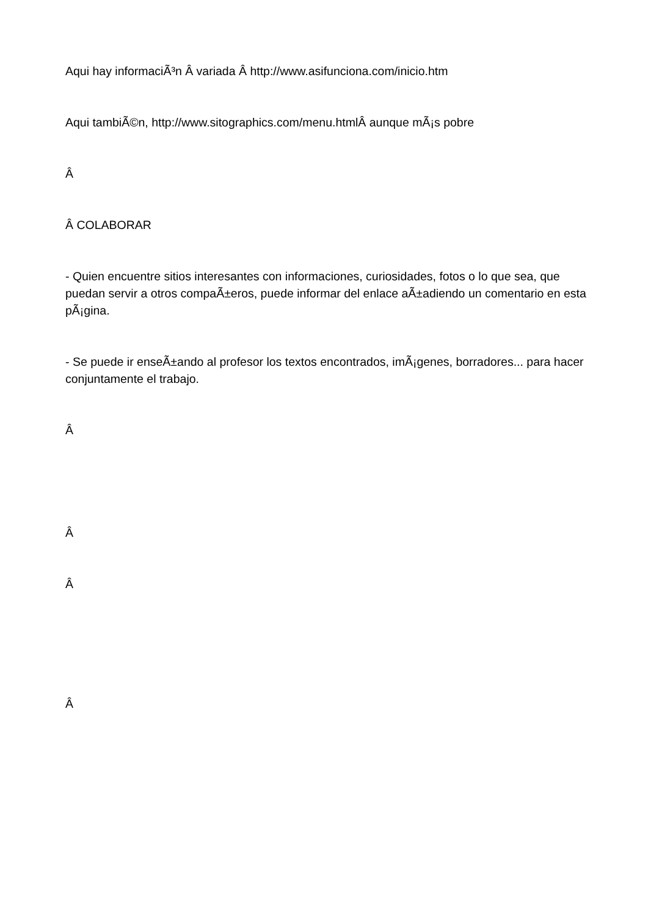Aqui hay informaciÃ³n Â variada Â http://www.asifunciona.com/inicio.htm
Aqui tambiÃ©n, http://www.sitographics.com/menu.htmlÂ aunque mÃ¡s pobre
Â
Â COLABORAR
- Quien encuentre sitios interesantes con informaciones, curiosidades, fotos o lo que sea, que puedan servir a otros compaÃ±eros, puede informar del enlace aÃ±adiendo un comentario en esta pÃ¡gina.
- Se puede ir enseÃ±ando al profesor los textos encontrados, imÃ¡genes, borradores... para hacer conjuntamente el trabajo.
Â
Â
Â
Â